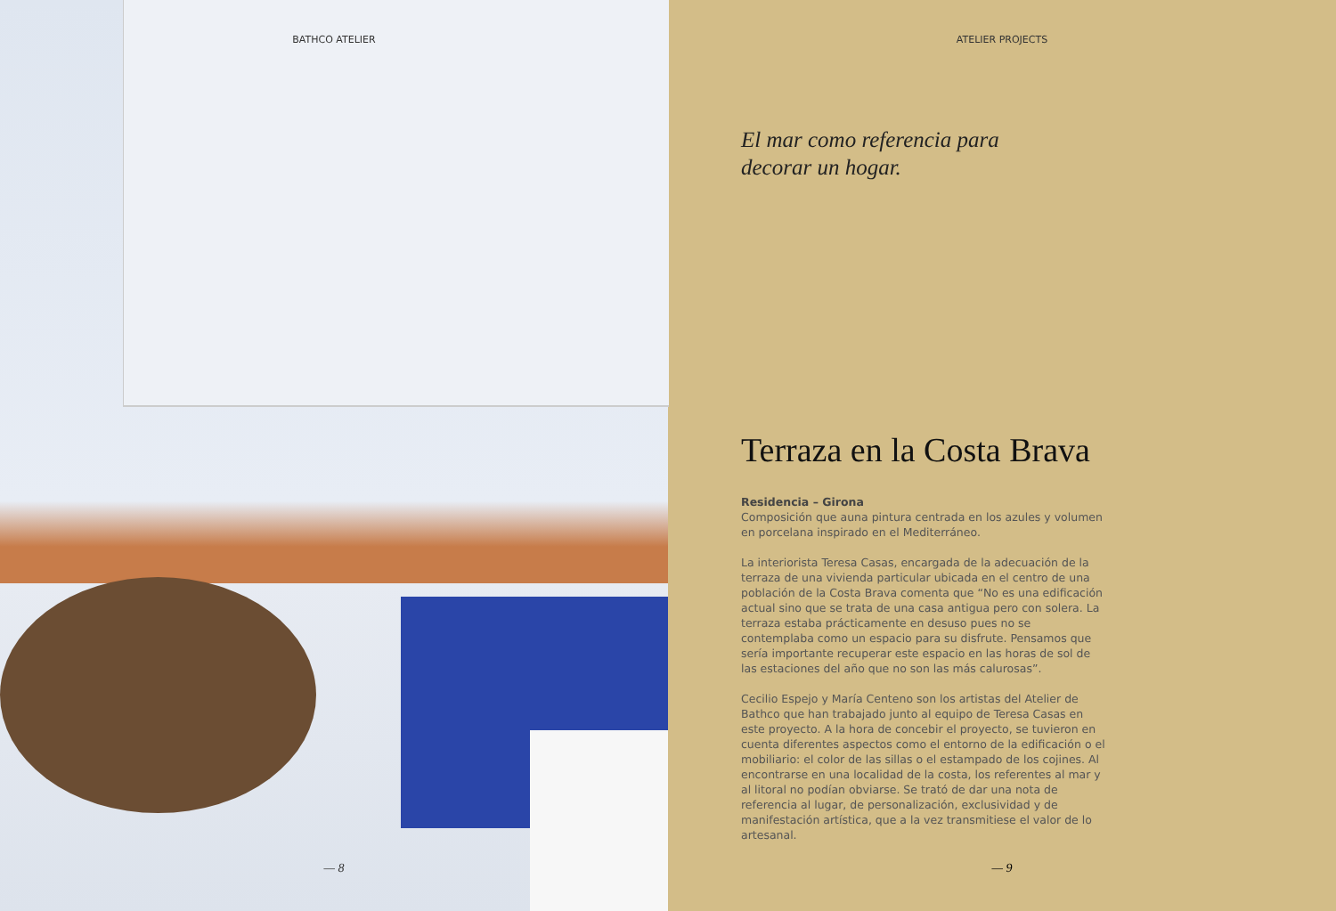BATHCO ATELIER
— 8
ATELIER PROJECTS
El mar como referencia para
decorar un hogar.
Terraza en la Costa Brava
Residencia – Girona
Composición que auna pintura centrada en los azules y volumen en porcelana inspirado en el Mediterráneo.
La interiorista Teresa Casas, encargada de la adecuación de la terraza de una vivienda particular ubicada en el centro de una población de la Costa Brava comenta que “No es una edificación actual sino que se trata de una casa antigua pero con solera. La terraza estaba prácticamente en desuso pues no se contemplaba como un espacio para su disfrute. Pensamos que sería importante recuperar este espacio en las horas de sol de las estaciones del año que no son las más calurosas”.
Cecilio Espejo y María Centeno son los artistas del Atelier de Bathco que han trabajado junto al equipo de Teresa Casas en este proyecto. A la hora de concebir el proyecto, se tuvieron en cuenta diferentes aspectos como el entorno de la edificación o el mobiliario: el color de las sillas o el estampado de los cojines. Al encontrarse en una localidad de la costa, los referentes al mar y al litoral no podían obviarse. Se trató de dar una nota de referencia al lugar, de personalización, exclusividad y de manifestación artística, que a la vez transmitiese el valor de lo artesanal.
— 9